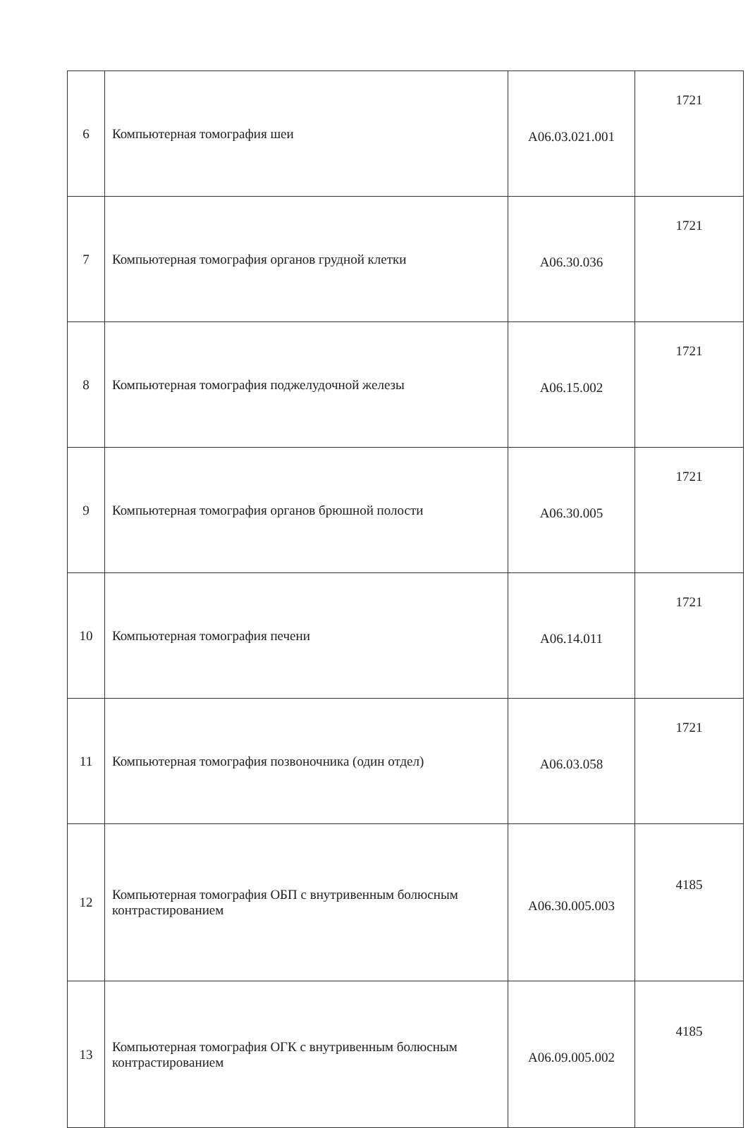| 6 | Компьютерная томография шеи | А06.03.021.001 | 1721 |
| 7 | Компьютерная томография органов грудной клетки | А06.30.036 | 1721 |
| 8 | Компьютерная томография поджелудочной железы | А06.15.002 | 1721 |
| 9 | Компьютерная томография органов брюшной полости | А06.30.005 | 1721 |
| 10 | Компьютерная томография печени | А06.14.011 | 1721 |
| 11 | Компьютерная томография позвоночника (один отдел) | А06.03.058 | 1721 |
| 12 | Компьютерная томография ОБП с внутривенным болюсным контрастированием | А06.30.005.003 | 4185 |
| 13 | Компьютерная томография ОГК с внутривенным болюсным контрастированием | А06.09.005.002 | 4185 |